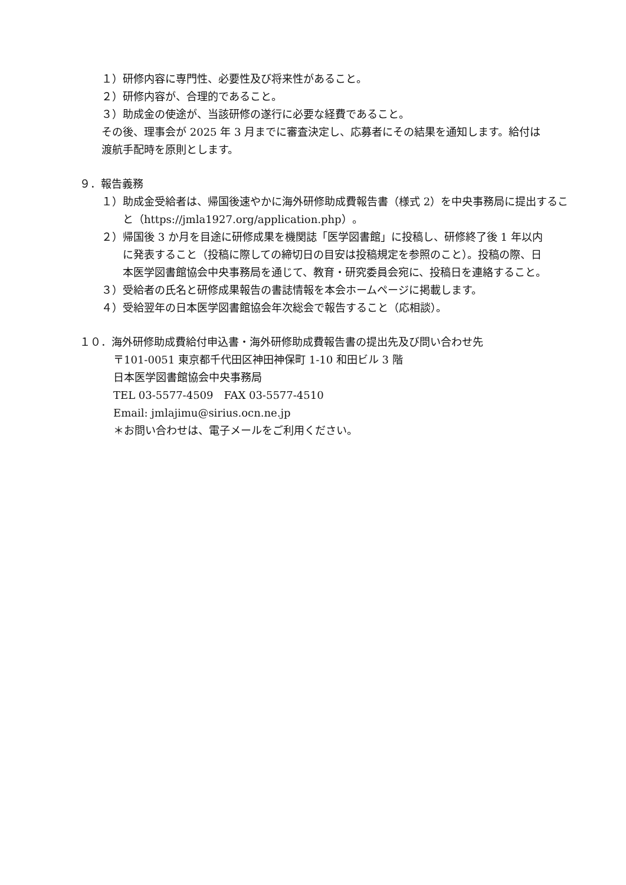１）研修内容に専門性、必要性及び将来性があること。
２）研修内容が、合理的であること。
３）助成金の使途が、当該研修の遂行に必要な経費であること。
その後、理事会が 2025 年 3 月までに審査決定し、応募者にその結果を通知します。給付は渡航手配時を原則とします。
９．報告義務
１）助成金受給者は、帰国後速やかに海外研修助成費報告書（様式 2）を中央事務局に提出すること（https://jmla1927.org/application.php）。
２）帰国後 3 か月を目途に研修成果を機関誌「医学図書館」に投稿し、研修終了後 1 年以内に発表すること（投稿に際しての締切日の目安は投稿規定を参照のこと）。投稿の際、日本医学図書館協会中央事務局を通じて、教育・研究委員会宛に、投稿日を連絡すること。
３）受給者の氏名と研修成果報告の書誌情報を本会ホームページに掲載します。
４）受給翌年の日本医学図書館協会年次総会で報告すること（応相談）。
１０．海外研修助成費給付申込書・海外研修助成費報告書の提出先及び問い合わせ先
〒101-0051 東京都千代田区神田神保町 1-10 和田ビル 3 階
日本医学図書館協会中央事務局
TEL 03-5577-4509　FAX 03-5577-4510
Email: jmlajimu@sirius.ocn.ne.jp
＊お問い合わせは、電子メールをご利用ください。